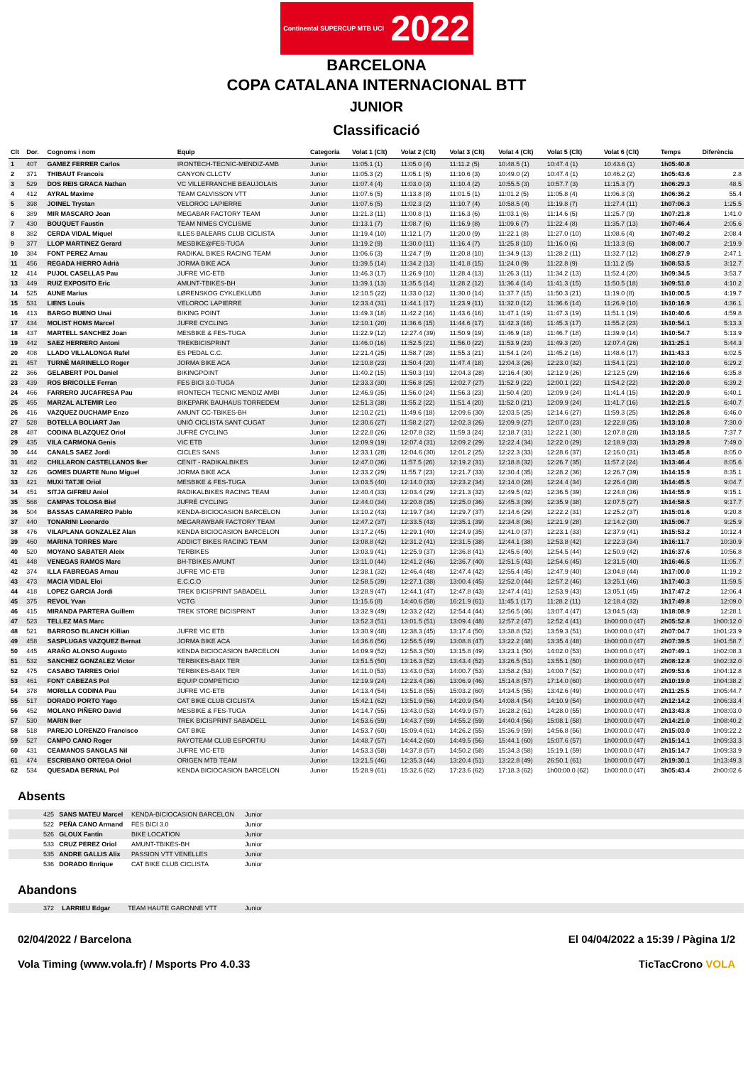Continental SUPERCUP MTB UCI 2022
BARCELONA
COPA CATALANA INTERNACIONAL BTT
JUNIOR
Classificació
| Clt | Dor. | Cognoms i nom | Equip | Categoria | Volat 1 (Clt) | Volat 2 (Clt) | Volat 3 (Clt) | Volat 4 (Clt) | Volat 5 (Clt) | Volat 6 (Clt) | Temps | Diferència |
| --- | --- | --- | --- | --- | --- | --- | --- | --- | --- | --- | --- | --- |
| 1 | 407 | GAMEZ FERRER Carlos | IRONTECH-TECNIC-MENDIZ-AMB | Junior | 11:05.1 (1) | 11:05.0 (4) | 11:11.2 (5) | 10:48.5 (1) | 10:47.4 (1) | 10:43.6 (1) | 1h05:40.8 | |
| 2 | 371 | THIBAUT Francois | CANYON CLLCTV | Junior | 11:05.3 (2) | 11:05.1 (5) | 11:10.6 (3) | 10:49.0 (2) | 10:47.4 (1) | 10:46.2 (2) | 1h05:43.6 | 2.8 |
| 3 | 529 | DOS REIS GRACA Nathan | VC VILLEFRANCHE BEAUJOLAIS | Junior | 11:07.4 (4) | 11:03.0 (3) | 11:10.4 (2) | 10:55.5 (3) | 10:57.7 (3) | 11:15.3 (7) | 1h06:29.3 | 48.5 |
| 4 | 412 | AYRAL Maxime | TEAM CALVISSON VTT | Junior | 11:07.6 (5) | 11:13.8 (8) | 11:01.5 (1) | 11:01.2 (5) | 11:05.8 (4) | 11:06.3 (3) | 1h06:36.2 | 55.4 |
| 5 | 398 | JOINEL Trystan | VELOROC LAPIERRE | Junior | 11:07.6 (5) | 11:02.3 (2) | 11:10.7 (4) | 10:58.5 (4) | 11:19.8 (7) | 11:27.4 (11) | 1h07:06.3 | 1:25.5 |
| 6 | 389 | MIR MASCARO Joan | MEGABAR FACTORY TEAM | Junior | 11:21.3 (11) | 11:00.8 (1) | 11:16.3 (6) | 11:03.1 (6) | 11:14.6 (5) | 11:25.7 (9) | 1h07:21.8 | 1:41.0 |
| 7 | 430 | BOUQUET Faustin | TEAM NIMES CYCLISME | Junior | 11:13.1 (7) | 11:08.7 (6) | 11:16.9 (8) | 11:09.6 (7) | 11:22.4 (8) | 11:35.7 (13) | 1h07:46.4 | 2:05.6 |
| 8 | 382 | CERDA VIDAL Miquel | ILLES BALEARS CLUB CICLISTA | Junior | 11:19.4 (10) | 11:12.1 (7) | 11:20.0 (9) | 11:22.1 (8) | 11:27.0 (10) | 11:08.6 (4) | 1h07:49.2 | 2:08.4 |
| 9 | 377 | LLOP MARTINEZ Gerard | MESBIKE@FES-TUGA | Junior | 11:19.2 (9) | 11:30.0 (11) | 11:16.4 (7) | 11:25.8 (10) | 11:16.0 (6) | 11:13.3 (6) | 1h08:00.7 | 2:19.9 |
| 10 | 384 | FONT PEREZ Arnau | RADIKAL BIKES RACING TEAM | Junior | 11:06.6 (3) | 11:24.7 (9) | 11:20.8 (10) | 11:34.9 (13) | 11:28.2 (11) | 11:32.7 (12) | 1h08:27.9 | 2:47.1 |
| 11 | 456 | REGADA HIERRO Adrià | JORMA BIKE ACA | Junior | 11:39.5 (14) | 11:34.2 (13) | 11:41.8 (15) | 11:24.0 (9) | 11:22.8 (9) | 11:11.2 (5) | 1h08:53.5 | 3:12.7 |
| 12 | 414 | PUJOL CASELLAS Pau | JUFRE VIC-ETB | Junior | 11:46.3 (17) | 11:26.9 (10) | 11:28.4 (13) | 11:26.3 (11) | 11:34.2 (13) | 11:52.4 (20) | 1h09:34.5 | 3:53.7 |
| 13 | 449 | RUIZ EXPOSITO Eric | AMUNT-TBIKES-BH | Junior | 11:39.1 (13) | 11:35.5 (14) | 11:28.2 (12) | 11:36.4 (14) | 11:41.3 (15) | 11:50.5 (18) | 1h09:51.0 | 4:10.2 |
| 14 | 525 | AUNE Marius | LØRENSKOG CYKLEKLUBB | Junior | 12:10.5 (22) | 11:33.0 (12) | 11:30.0 (14) | 11:37.7 (15) | 11:50.3 (21) | 11:19.0 (8) | 1h10:00.5 | 4:19.7 |
| 15 | 531 | LIENS Louis | VELOROC LAPIERRE | Junior | 12:33.4 (31) | 11:44.1 (17) | 11:23.9 (11) | 11:32.0 (12) | 11:36.6 (14) | 11:26.9 (10) | 1h10:16.9 | 4:36.1 |
| 16 | 413 | BARGO BUENO Unai | BIKING POINT | Junior | 11:49.3 (18) | 11:42.2 (16) | 11:43.6 (16) | 11:47.1 (19) | 11:47.3 (19) | 11:51.1 (19) | 1h10:40.6 | 4:59.8 |
| 17 | 434 | MOLIST HOMS Marcel | JUFRE CYCLING | Junior | 12:10.1 (20) | 11:36.6 (15) | 11:44.6 (17) | 11:42.3 (16) | 11:45.3 (17) | 11:55.2 (23) | 1h10:54.1 | 5:13.3 |
| 18 | 437 | MARTELL SANCHEZ Joan | MESBIKE & FES-TUGA | Junior | 11:22.9 (12) | 12:27.4 (39) | 11:50.9 (19) | 11:46.9 (18) | 11:46.7 (18) | 11:39.9 (14) | 1h10:54.7 | 5:13.9 |
| 19 | 442 | SAEZ HERRERO Antoni | TREKBICISPRINT | Junior | 11:46.0 (16) | 11:52.5 (21) | 11:56.0 (22) | 11:53.9 (23) | 11:49.3 (20) | 12:07.4 (26) | 1h11:25.1 | 5:44.3 |
| 20 | 408 | LLADO VILLALONGA Rafel | ES PEDAL C.C. | Junior | 12:21.4 (25) | 11:58.7 (28) | 11:55.3 (21) | 11:54.1 (24) | 11:45.2 (16) | 11:48.6 (17) | 1h11:43.3 | 6:02.5 |
| 21 | 457 | TURNÉ MARINELLO Roger | JORMA BIKE ACA | Junior | 12:10.8 (23) | 11:50.4 (20) | 11:47.4 (18) | 12:04.3 (26) | 12:23.0 (32) | 11:54.1 (21) | 1h12:10.0 | 6:29.2 |
| 22 | 366 | GELABERT POL Daniel | BIKINGPOINT | Junior | 11:40.2 (15) | 11:50.3 (19) | 12:04.3 (28) | 12:16.4 (30) | 12:12.9 (26) | 12:12.5 (29) | 1h12:16.6 | 6:35.8 |
| 23 | 439 | ROS BRICOLLE Ferran | FES BICI 3.0-TUGA | Junior | 12:33.3 (30) | 11:56.8 (25) | 12:02.7 (27) | 11:52.9 (22) | 12:00.1 (22) | 11:54.2 (22) | 1h12:20.0 | 6:39.2 |
| 24 | 466 | FARRERO JUCAFRESA Pau | IRONTECH TECNIC MENDIZ AMBI | Junior | 12:46.9 (35) | 11:56.0 (24) | 11:56.3 (23) | 11:50.4 (20) | 12:09.9 (24) | 11:41.4 (15) | 1h12:20.9 | 6:40.1 |
| 25 | 455 | MARZAL ALTEMIR Leo | BIKEPARK BAUHAUS TORREDEM | Junior | 12:51.3 (38) | 11:55.2 (22) | 11:51.4 (20) | 11:52.0 (21) | 12:09.9 (24) | 11:41.7 (16) | 1h12:21.5 | 6:40.7 |
| 26 | 416 | VAZQUEZ DUCHAMP Enzo | AMUNT CC-TBIKES-BH | Junior | 12:10.2 (21) | 11:49.6 (18) | 12:09.6 (30) | 12:03.5 (25) | 12:14.6 (27) | 11:59.3 (25) | 1h12:26.8 | 6:46.0 |
| 27 | 528 | BOTELLA BOLIART Jan | UNIÓ CICLISTA SANT CUGAT | Junior | 12:30.6 (27) | 11:58.2 (27) | 12:02.3 (26) | 12:09.9 (27) | 12:07.0 (23) | 12:22.8 (35) | 1h13:10.8 | 7:30.0 |
| 28 | 487 | CODINA BLAZQUEZ Oriol | JUFRÉ CYCLING | Junior | 12:22.8 (26) | 12:07.8 (32) | 11:59.3 (24) | 12:18.7 (31) | 12:22.1 (30) | 12:07.8 (28) | 1h13:18.5 | 7:37.7 |
| 29 | 435 | VILA CARMONA Genis | VIC ETB | Junior | 12:09.9 (19) | 12:07.4 (31) | 12:09.2 (29) | 12:22.4 (34) | 12:22.0 (29) | 12:18.9 (33) | 1h13:29.8 | 7:49.0 |
| 30 | 444 | CANALS SAEZ Jordi | CICLES SANS | Junior | 12:33.1 (28) | 12:04.6 (30) | 12:01.2 (25) | 12:22.3 (33) | 12:28.6 (37) | 12:16.0 (31) | 1h13:45.8 | 8:05.0 |
| 31 | 462 | CHILLARON CASTELLANOS Iker | CENIT - RADIKALBIKES | Junior | 12:47.0 (36) | 11:57.5 (26) | 12:19.2 (31) | 12:18.8 (32) | 12:26.7 (35) | 11:57.2 (24) | 1h13:46.4 | 8:05.6 |
| 32 | 426 | GOMES DUARTE Nuno Miguel | JORMA BIKE ACA | Junior | 12:33.2 (29) | 11:55.7 (23) | 12:21.7 (33) | 12:30.4 (35) | 12:28.2 (36) | 12:26.7 (39) | 1h14:15.9 | 8:35.1 |
| 33 | 421 | MUXI TATJE Oriol | MESBIKE & FES-TUGA | Junior | 13:03.5 (40) | 12:14.0 (33) | 12:23.2 (34) | 12:14.0 (28) | 12:24.4 (34) | 12:26.4 (38) | 1h14:45.5 | 9:04.7 |
| 34 | 451 | SITJA GIFREU Aniol | RADIKALBIKES RACING TEAM | Junior | 12:40.4 (33) | 12:03.4 (29) | 12:21.3 (32) | 12:49.5 (42) | 12:36.5 (39) | 12:24.8 (36) | 1h14:55.9 | 9:15.1 |
| 35 | 568 | CAMPAS TOLOSA Biel | JUFRÉ CYCLING | Junior | 12:44.0 (34) | 12:20.8 (35) | 12:25.0 (36) | 12:45.3 (39) | 12:35.9 (38) | 12:07.5 (27) | 1h14:58.5 | 9:17.7 |
| 36 | 504 | BASSAS CAMARERO Pablo | KENDA-BICIOCASION BARCELON | Junior | 13:10.2 (43) | 12:19.7 (34) | 12:29.7 (37) | 12:14.6 (29) | 12:22.2 (31) | 12:25.2 (37) | 1h15:01.6 | 9:20.8 |
| 37 | 440 | TONARINI Leonardo | MEGARAWBAR FACTORY TEAM | Junior | 12:47.2 (37) | 12:33.5 (43) | 12:35.1 (39) | 12:34.8 (36) | 12:21.9 (28) | 12:14.2 (30) | 1h15:06.7 | 9:25.9 |
| 38 | 476 | VILAPLANA GONZALEZ Alan | KENDA BICIOCASION BARCELON | Junior | 13:17.2 (45) | 12:29.1 (40) | 12:24.9 (35) | 12:41.0 (37) | 12:23.1 (33) | 12:37.9 (41) | 1h15:53.2 | 10:12.4 |
| 39 | 460 | MARINA TORRES Marc | ADDICT BIKES RACING TEAM | Junior | 13:08.8 (42) | 12:31.2 (41) | 12:31.5 (38) | 12:44.1 (38) | 12:53.8 (42) | 12:22.3 (34) | 1h16:11.7 | 10:30.9 |
| 40 | 520 | MOYANO SABATER Aleix | TERBIKES | Junior | 13:03.9 (41) | 12:25.9 (37) | 12:36.8 (41) | 12:45.6 (40) | 12:54.5 (44) | 12:50.9 (42) | 1h16:37.6 | 10:56.8 |
| 41 | 448 | VENEGAS RAMOS Marc | BH-TBIKES AMUNT | Junior | 13:11.0 (44) | 12:41.2 (46) | 12:36.7 (40) | 12:51.5 (43) | 12:54.6 (45) | 12:31.5 (40) | 1h16:46.5 | 11:05.7 |
| 42 | 374 | ILLA FABREGAS Arnau | JUFRE VIC-ETB | Junior | 12:38.1 (32) | 12:46.4 (48) | 12:47.4 (42) | 12:55.4 (45) | 12:47.9 (40) | 13:04.8 (44) | 1h17:00.0 | 11:19.2 |
| 43 | 473 | MACIA VIDAL Eloi | E.C.C.O | Junior | 12:58.5 (39) | 12:27.1 (38) | 13:00.4 (45) | 12:52.0 (44) | 12:57.2 (46) | 13:25.1 (46) | 1h17:40.3 | 11:59.5 |
| 44 | 418 | LOPEZ GARCIA Jordi | TREK BICISPRINT SABADELL | Junior | 13:28.9 (47) | 12:44.1 (47) | 12:47.8 (43) | 12:47.4 (41) | 12:53.9 (43) | 13:05.1 (45) | 1h17:47.2 | 12:06.4 |
| 45 | 375 | REVOL Yvan | VCTG | Junior | 11:15.6 (8) | 14:40.6 (58) | 16:21.9 (61) | 11:45.1 (17) | 11:28.2 (11) | 12:18.4 (32) | 1h17:49.8 | 12:09.0 |
| 46 | 415 | MIRANDA PARTERA Guillem | TREK STORE BICISPRINT | Junior | 13:32.9 (49) | 12:33.2 (42) | 12:54.4 (44) | 12:56.5 (46) | 13:07.4 (47) | 13:04.5 (43) | 1h18:08.9 | 12:28.1 |
| 47 | 523 | TELLEZ MAS Marc | | Junior | 13:52.3 (51) | 13:01.5 (51) | 13:09.4 (48) | 12:57.2 (47) | 12:52.4 (41) | 1h00:00.0 (47) | 2h05:52.8 | 1h00:12.0 |
| 48 | 521 | BARROSO BLANCH Killian | JUFRE VIC ETB | Junior | 13:30.9 (48) | 12:38.3 (45) | 13:17.4 (50) | 13:38.8 (52) | 13:59.3 (51) | 1h00:00.0 (47) | 2h07:04.7 | 1h01:23.9 |
| 49 | 458 | SASPLUGAS VAZQUEZ Bernat | JORMA BIKE ACA | Junior | 14:36.6 (56) | 12:56.5 (49) | 13:08.8 (47) | 13:22.2 (48) | 13:35.4 (48) | 1h00:00.0 (47) | 2h07:39.5 | 1h01:58.7 |
| 50 | 445 | ARAÑO ALONSO Augusto | KENDA BICIOCASION BARCELON | Junior | 14:09.9 (52) | 12:58.3 (50) | 13:15.8 (49) | 13:23.1 (50) | 14:02.0 (53) | 1h00:00.0 (47) | 2h07:49.1 | 1h02:08.3 |
| 51 | 532 | SANCHEZ GONZALEZ Victor | TERBIKES-BAIX TER | Junior | 13:51.5 (50) | 13:16.3 (52) | 13:43.4 (52) | 13:26.5 (51) | 13:55.1 (50) | 1h00:00.0 (47) | 2h08:12.8 | 1h02:32.0 |
| 52 | 475 | CASABO TARRES Oriol | TERBIKES-BAIX TER | Junior | 14:11.0 (53) | 13:43.0 (53) | 14:00.7 (53) | 13:58.2 (53) | 14:00.7 (52) | 1h00:00.0 (47) | 2h09:53.6 | 1h04:12.8 |
| 53 | 461 | FONT CABEZAS Pol | EQUIP COMPETICIO | Junior | 12:19.9 (24) | 12:23.4 (36) | 13:06.9 (46) | 15:14.8 (57) | 17:14.0 (60) | 1h00:00.0 (47) | 2h10:19.0 | 1h04:38.2 |
| 54 | 378 | MORILLA CODINA Pau | JUFRE VIC-ETB | Junior | 14:13.4 (54) | 13:51.8 (55) | 15:03.2 (60) | 14:34.5 (55) | 13:42.6 (49) | 1h00:00.0 (47) | 2h11:25.5 | 1h05:44.7 |
| 55 | 517 | DORADO PORTO Yago | CAT BIKE CLUB CICLISTA | Junior | 15:42.1 (62) | 13:51.9 (56) | 14:20.9 (54) | 14:08.4 (54) | 14:10.9 (54) | 1h00:00.0 (47) | 2h12:14.2 | 1h06:33.4 |
| 56 | 452 | MOLANO PIÑERO David | MESBIKE & FES-TUGA | Junior | 14:14.7 (55) | 13:43.0 (53) | 14:49.9 (57) | 16:28.2 (61) | 14:28.0 (55) | 1h00:00.0 (47) | 2h13:43.8 | 1h08:03.0 |
| 57 | 530 | MARIN Iker | TREK BICISPRINT SABADELL | Junior | 14:53.6 (59) | 14:43.7 (59) | 14:55.2 (59) | 14:40.4 (56) | 15:08.1 (58) | 1h00:00.0 (47) | 2h14:21.0 | 1h08:40.2 |
| 58 | 518 | PAREJO LORENZO Francisco | CAT BIKE | Junior | 14:53.7 (60) | 15:09.4 (61) | 14:26.2 (55) | 15:36.9 (59) | 14:56.8 (56) | 1h00:00.0 (47) | 2h15:03.0 | 1h09:22.2 |
| 59 | 527 | CAMPO CANO Roger | RAYOTEAM CLUB ESPORTIU | Junior | 14:48.7 (57) | 14:44.2 (60) | 14:49.5 (56) | 15:44.1 (60) | 15:07.6 (57) | 1h00:00.0 (47) | 2h15:14.1 | 1h09:33.3 |
| 60 | 431 | CEAMANOS SANGLAS Nil | JUFRE VIC-ETB | Junior | 14:53.3 (58) | 14:37.8 (57) | 14:50.2 (58) | 15:34.3 (58) | 15:19.1 (59) | 1h00:00.0 (47) | 2h15:14.7 | 1h09:33.9 |
| 61 | 474 | ESCRIBANO ORTEGA Oriol | ORIGEN MTB TEAM | Junior | 13:21.5 (46) | 12:35.3 (44) | 13:20.4 (51) | 13:22.8 (49) | 26:50.1 (61) | 1h00:00.0 (47) | 2h19:30.1 | 1h13:49.3 |
| 62 | 534 | QUESADA BERNAL Pol | KENDA BICIOCASION BARCELON | Junior | 15:28.9 (61) | 15:32.6 (62) | 17:23.6 (62) | 17:18.3 (62) | 1h00:00.0 (62) | 1h00:00.0 (47) | 3h05:43.4 | 2h00:02.6 |
Absents
| | 425 | SANS MATEU Marcel | KENDA-BICIOCASION BARCELON | Junior |
| | 522 | PEÑA CANO Armand | FES BICI 3.0 | Junior |
| | 526 | GLOUX Fantin | BIKE LOCATION | Junior |
| | 533 | CRUZ PEREZ Oriol | AMUNT-TBIKES-BH | Junior |
| | 535 | ANDRE GALLIS Alix | PASSION VTT VENELLES | Junior |
| | 536 | DORADO Enrique | CAT BIKE CLUB CICLISTA | Junior |
Abandons
| | 372 | LARRIEU Edgar | TEAM HAUTE GARONNE VTT | Junior |
02/04/2022 / Barcelona El 04/04/2022 a 15:39 / Pàgina 1/2
Vola Timing (www.vola.fr) / Msports Pro 4.0.33 TicTacCrono VOLA